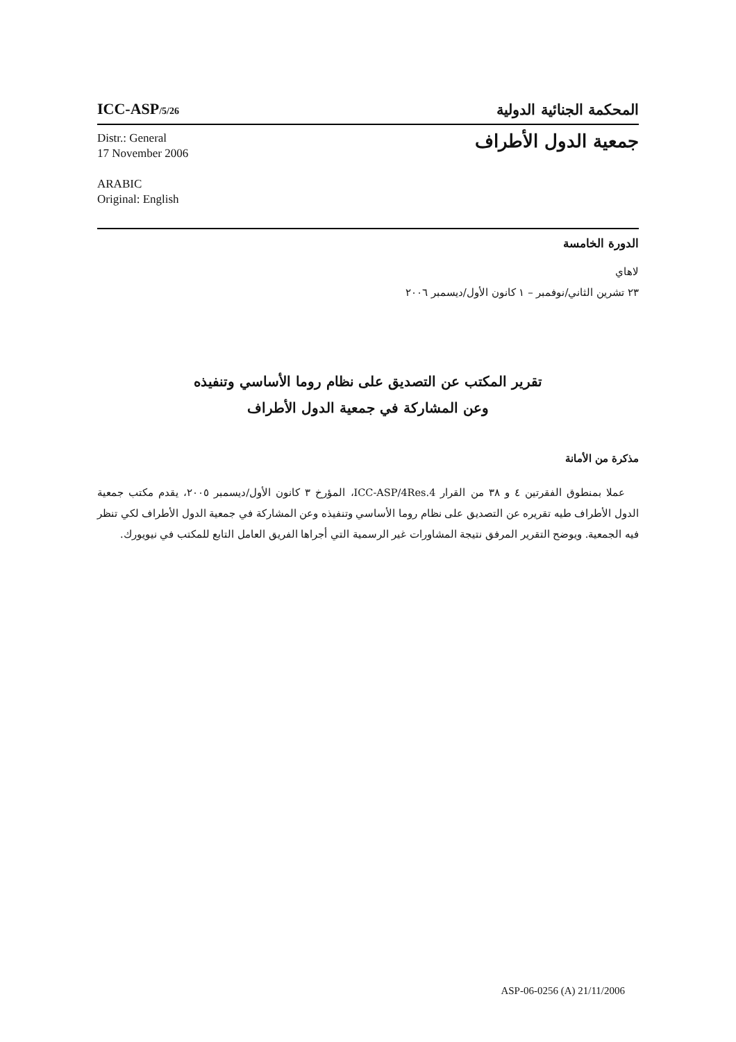ICC-ASP/5/26
المحكمة الجنائية الدولية
Distr.: General
17 November 2006
ARABIC
Original: English
جمعية الدول الأطراف
الدورة الخامسة
لاهاي
٢٣ تشرين الثاني/نوفمبر – ١ كانون الأول/ديسمبر ٢٠٠٦
تقرير المكتب عن التصديق على نظام روما الأساسي وتنفيذه
وعن المشاركة في جمعية الدول الأطراف
مذكرة من الأمانة
عملا بمنطوق الفقرتين ٤ و ٣٨ من القرار ICC-ASP/4Res.4، المؤرخ ٣ كانون الأول/ديسمبر ٢٠٠٥، يقدم مكتب جمعية الدول الأطراف طيه تقريره عن التصديق على نظام روما الأساسي وتنفيذه وعن المشاركة في جمعية الدول الأطراف لكي تنظر فيه الجمعية. ويوضح التقرير المرفق نتيجة المشاورات غير الرسمية التي أجراها الفريق العامل التابع للمكتب في نيويورك.
ASP-06-0256 (A) 21/11/2006